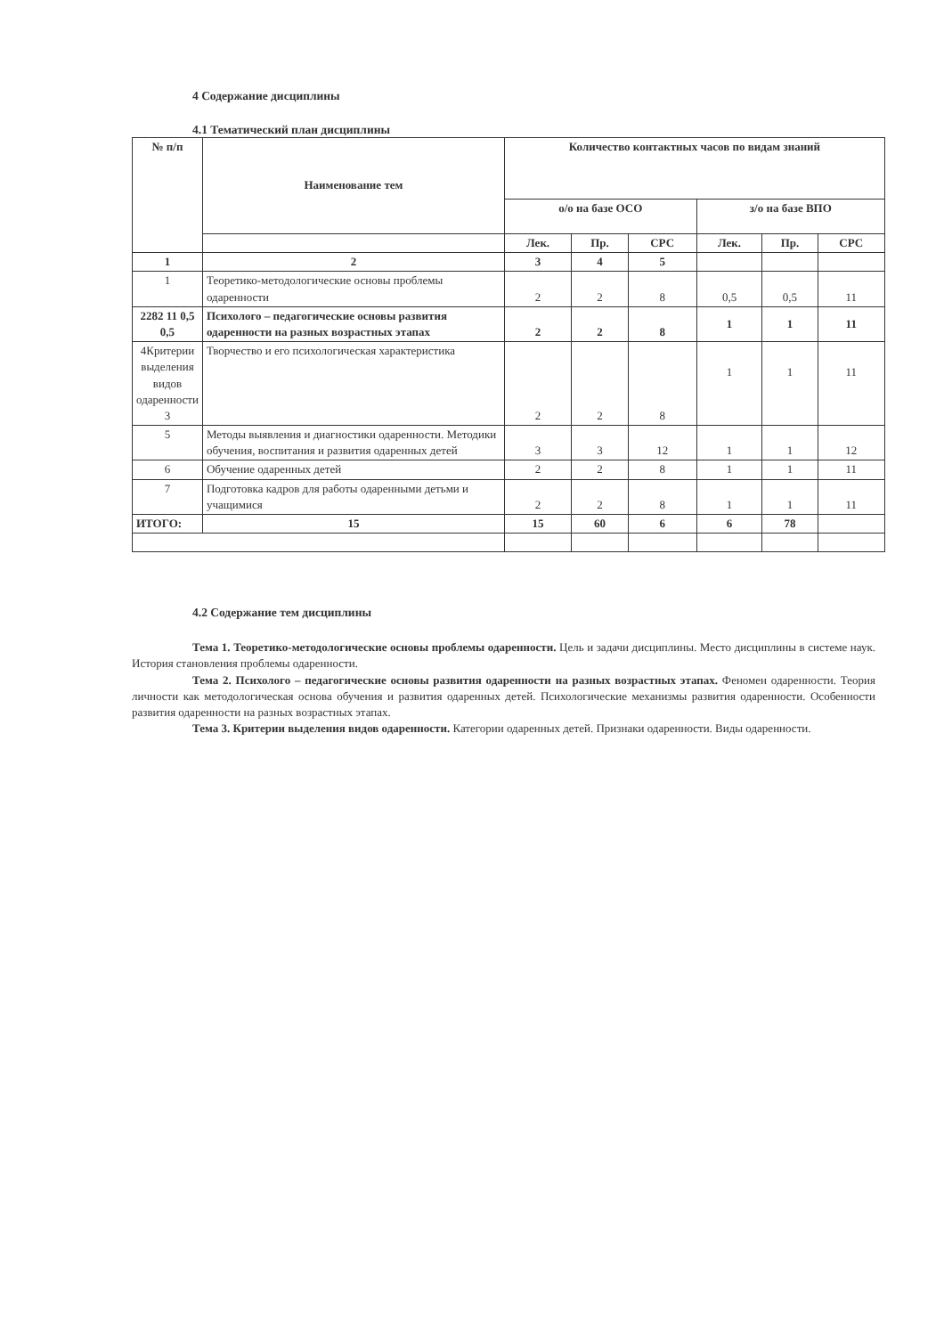4 Содержание дисциплины
4.1 Тематический план дисциплины
| № п/п | Наименование тем | Количество контактных часов по видам знаний | | | | | |
| --- | --- | --- | --- | --- | --- | --- | --- |
| | | о/о на базе ОСО | | | з/о на базе ВПО | | |
| | | Лек. | Пр. | СРС | Лек. | Пр. | СРС |
| 1 | 2 | 3 | 4 | 5 | | | |
| 1 | Теоретико-методологические основы проблемы одаренности | 2 | 2 | 8 | 0,5 | 0,5 | 11 |
| 2282 11 0,5 0,5 | Психолого – педагогические основы развития одаренности на разных возрастных этапах | 2 | 2 | 8 | 1 | 1 | 11 |
| 4Критерии выделения видов одаренности 3 | Творчество и его психологическая характеристика | 2 | 2 | 8 | 1 | 1 | 11 |
| 5 | Методы выявления и диагностики одаренности. Методики обучения, воспитания и развития одаренных детей | 3 | 3 | 12 | 1 | 1 | 12 |
| 6 | Обучение одаренных детей | 2 | 2 | 8 | 1 | 1 | 11 |
| 7 | Подготовка кадров для работы одаренными детьми и учащимися | 2 | 2 | 8 | 1 | 1 | 11 |
| ИТОГО: | 15 | 15 | 60 | 6 | 6 | 78 | |
4.2 Содержание тем дисциплины
Тема 1. Теоретико-методологические основы проблемы одаренности. Цель и задачи дисциплины. Место дисциплины в системе наук. История становления проблемы одаренности.
Тема 2. Психолого – педагогические основы развития одаренности на разных возрастных этапах. Феномен одаренности. Теория личности как методологическая основа обучения и развития одаренных детей. Психологические механизмы развития одаренности. Особенности развития одаренности на разных возрастных этапах.
Тема 3. Критерии выделения видов одаренности. Категории одаренных детей. Признаки одаренности. Виды одаренности.